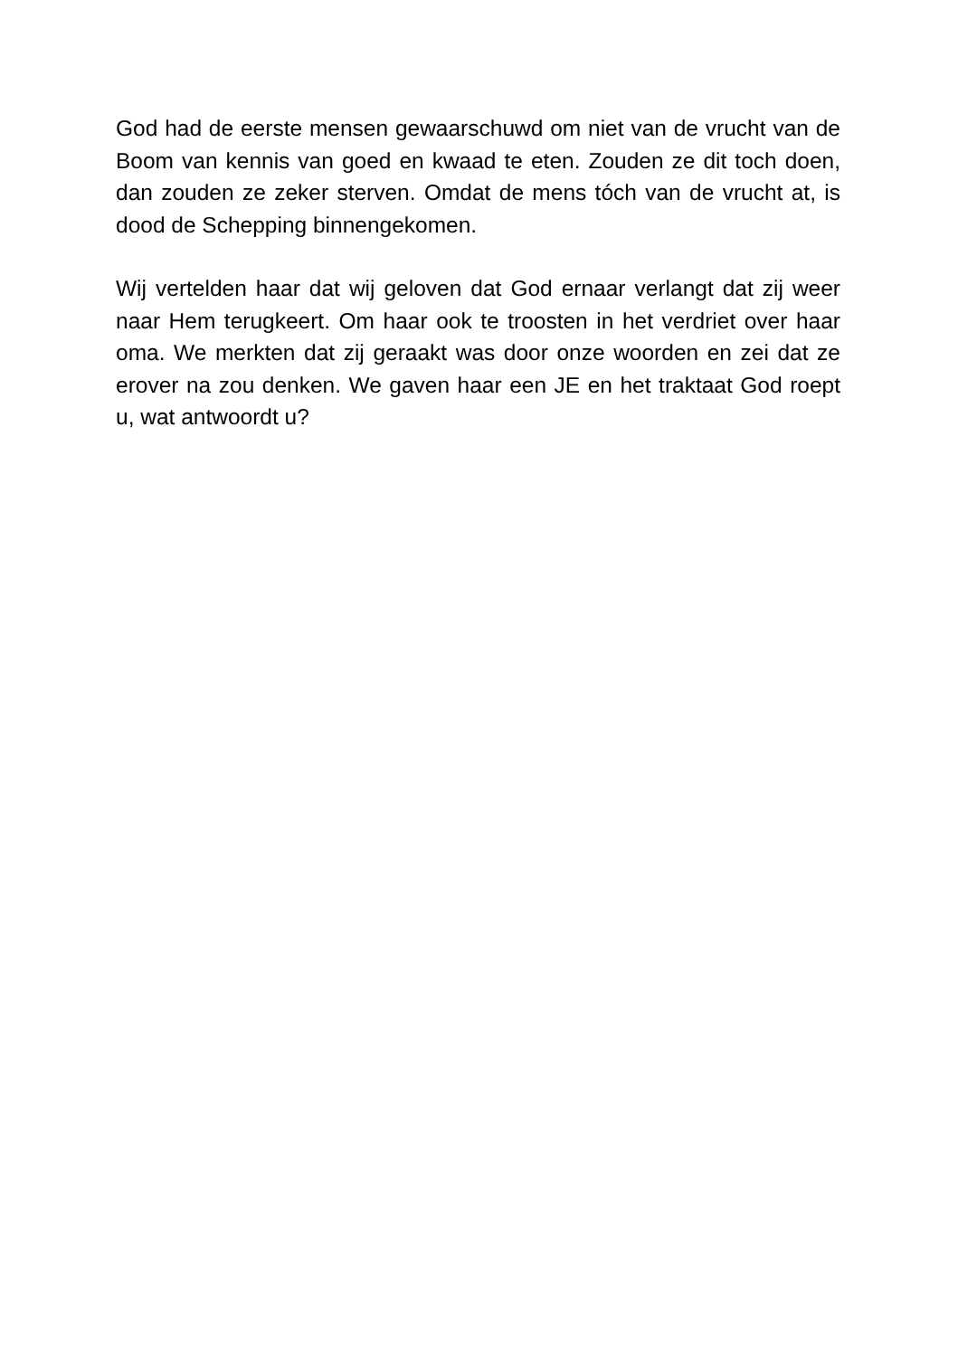God had de eerste mensen gewaarschuwd om niet van de vrucht van de Boom van kennis van goed en kwaad te eten. Zouden ze dit toch doen, dan zouden ze zeker sterven. Omdat de mens tóch van de vrucht at, is dood de Schepping binnengekomen.
Wij vertelden haar dat wij geloven dat God ernaar verlangt dat zij weer naar Hem terugkeert. Om haar ook te troosten in het verdriet over haar oma. We merkten dat zij geraakt was door onze woorden en zei dat ze erover na zou denken. We gaven haar een JE en het traktaat God roept u, wat antwoordt u?